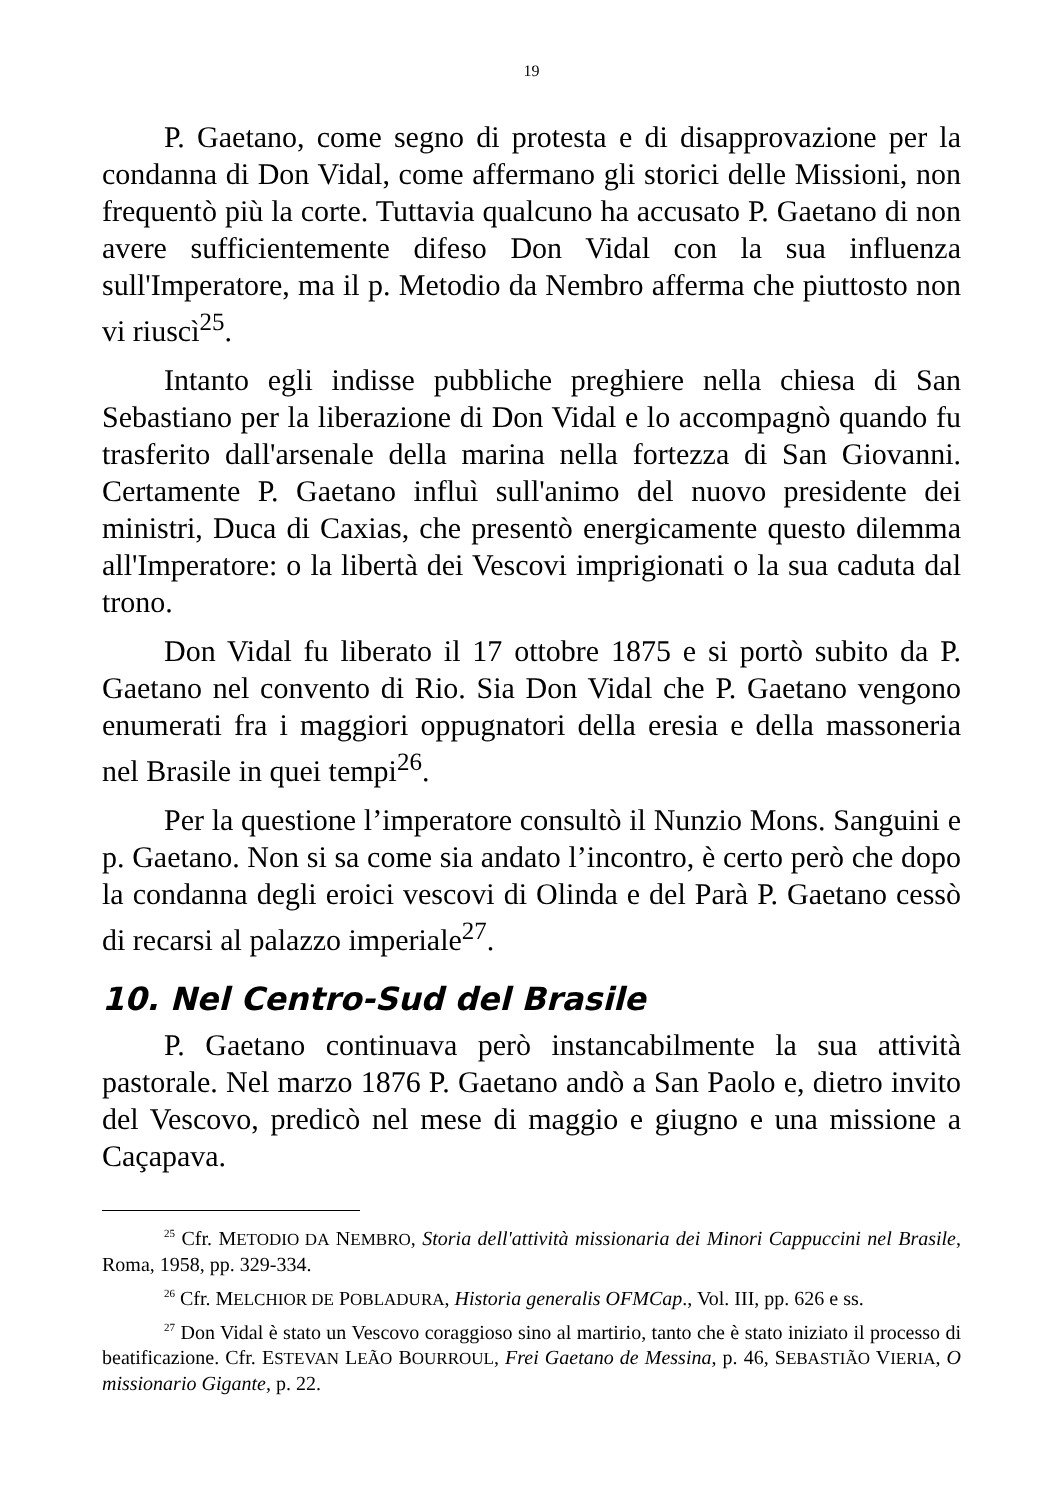19
P. Gaetano, come segno di protesta e di disapprovazione per la condanna di Don Vidal, come affermano gli storici delle Missioni, non frequentò più la corte. Tuttavia qualcuno ha accusato P. Gaetano di non avere sufficientemente difeso Don Vidal con la sua influenza sull'Imperatore, ma il p. Metodio da Nembro afferma che piuttosto non vi riuscì<sup>25</sup>.
Intanto egli indisse pubbliche preghiere nella chiesa di San Sebastiano per la liberazione di Don Vidal e lo accompagnò quando fu trasferito dall'arsenale della marina nella fortezza di San Giovanni. Certamente P. Gaetano influì sull'animo del nuovo presidente dei ministri, Duca di Caxias, che presentò energicamente questo dilemma all'Imperatore: o la libertà dei Vescovi imprigionati o la sua caduta dal trono.
Don Vidal fu liberato il 17 ottobre 1875 e si portò subito da P. Gaetano nel convento di Rio. Sia Don Vidal che P. Gaetano vengono enumerati fra i maggiori oppugnatori della eresia e della massoneria nel Brasile in quei tempi<sup>26</sup>.
Per la questione l’imperatore consultò il Nunzio Mons. Sanguini e p. Gaetano. Non si sa come sia andato l’incontro, è certo però che dopo la condanna degli eroici vescovi di Olinda e del Parà P. Gaetano cessò di recarsi al palazzo imperiale<sup>27</sup>.
10. Nel Centro-Sud del Brasile
P. Gaetano continuava però instancabilmente la sua attività pastorale. Nel marzo 1876 P. Gaetano andò a San Paolo e, dietro invito del Vescovo, predicò nel mese di maggio e giugno e una missione a Caçapava.
<sup>25</sup> Cfr. METODIO DA NEMBRO, Storia dell'attività missionaria dei Minori Cappuccini nel Brasile, Roma, 1958, pp. 329-334.
<sup>26</sup> Cfr. MELCHIOR DE POBLADURA, Historia generalis OFMCap., Vol. III, pp. 626 e ss.
<sup>27</sup> Don Vidal è stato un Vescovo coraggioso sino al martirio, tanto che è stato iniziato il processo di beatificazione. Cfr. ESTEVAN LEÃO BOURROUL, Frei Gaetano de Messina, p. 46, SEBASTIÃO VIERIA, O missionario Gigante, p. 22.